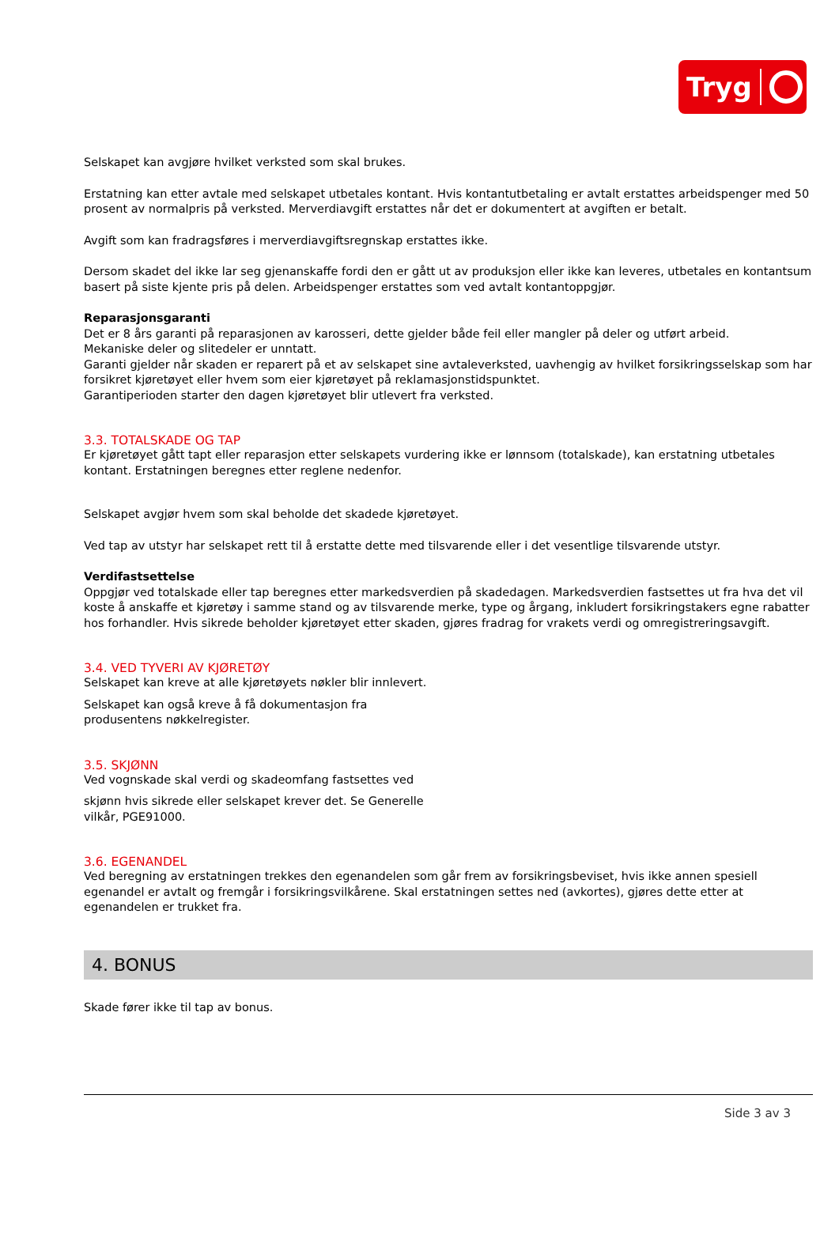Tryg
Selskapet kan avgjøre hvilket verksted som skal brukes.
Erstatning kan etter avtale med selskapet utbetales kontant. Hvis kontantutbetaling er avtalt erstattes arbeidspenger med 50 prosent av normalpris på verksted. Merverdiavgift erstattes når det er dokumentert at avgiften er betalt.
Avgift som kan fradragsføres i merverdiavgiftsregnskap erstattes ikke.
Dersom skadet del ikke lar seg gjenanskaffe fordi den er gått ut av produksjon eller ikke kan leveres, utbetales en kontantsum basert på siste kjente pris på delen. Arbeidspenger erstattes som ved avtalt kontantoppgjør.
Reparasjonsgaranti
Det er 8 års garanti på reparasjonen av karosseri, dette gjelder både feil eller mangler på deler og utført arbeid.
Mekaniske deler og slitedeler er unntatt.
Garanti gjelder når skaden er reparert på et av selskapet sine avtaleverksted, uavhengig av hvilket forsikringsselskap som har forsikret kjøretøyet eller hvem som eier kjøretøyet på reklamasjonstidspunktet.
Garantiperioden starter den dagen kjøretøyet blir utlevert fra verksted.
3.3. TOTALSKADE OG TAP
Er kjøretøyet gått tapt eller reparasjon etter selskapets vurdering ikke er lønnsom (totalskade), kan erstatning utbetales kontant. Erstatningen beregnes etter reglene nedenfor.
Selskapet avgjør hvem som skal beholde det skadede kjøretøyet.
Ved tap av utstyr har selskapet rett til å erstatte dette med tilsvarende eller i det vesentlige tilsvarende utstyr.
Verdifastsettelse
Oppgjør ved totalskade eller tap beregnes etter markedsverdien på skadedagen. Markedsverdien fastsettes ut fra hva det vil koste å anskaffe et kjøretøy i samme stand og av tilsvarende merke, type og årgang, inkludert forsikringstakers egne rabatter hos forhandler. Hvis sikrede beholder kjøretøyet etter skaden, gjøres fradrag for vrakets verdi og omregistreringsavgift.
3.4. VED TYVERI AV KJØRETØY
Selskapet kan kreve at alle kjøretøyets nøkler blir innlevert.
Selskapet kan også kreve å få dokumentasjon fra
produsentens nøkkelregister.
3.5. SKJØNN
Ved vognskade skal verdi og skadeomfang fastsettes ved
skjønn hvis sikrede eller selskapet krever det. Se Generelle
vilkår, PGE91000.
3.6. EGENANDEL
Ved beregning av erstatningen trekkes den egenandelen som går frem av forsikringsbeviset, hvis ikke annen spesiell egenandel er avtalt og fremgår i forsikringsvilkårene. Skal erstatningen settes ned (avkortes), gjøres dette etter at egenandelen er trukket fra.
4. BONUS
Skade fører ikke til tap av bonus.
Side 3 av 3